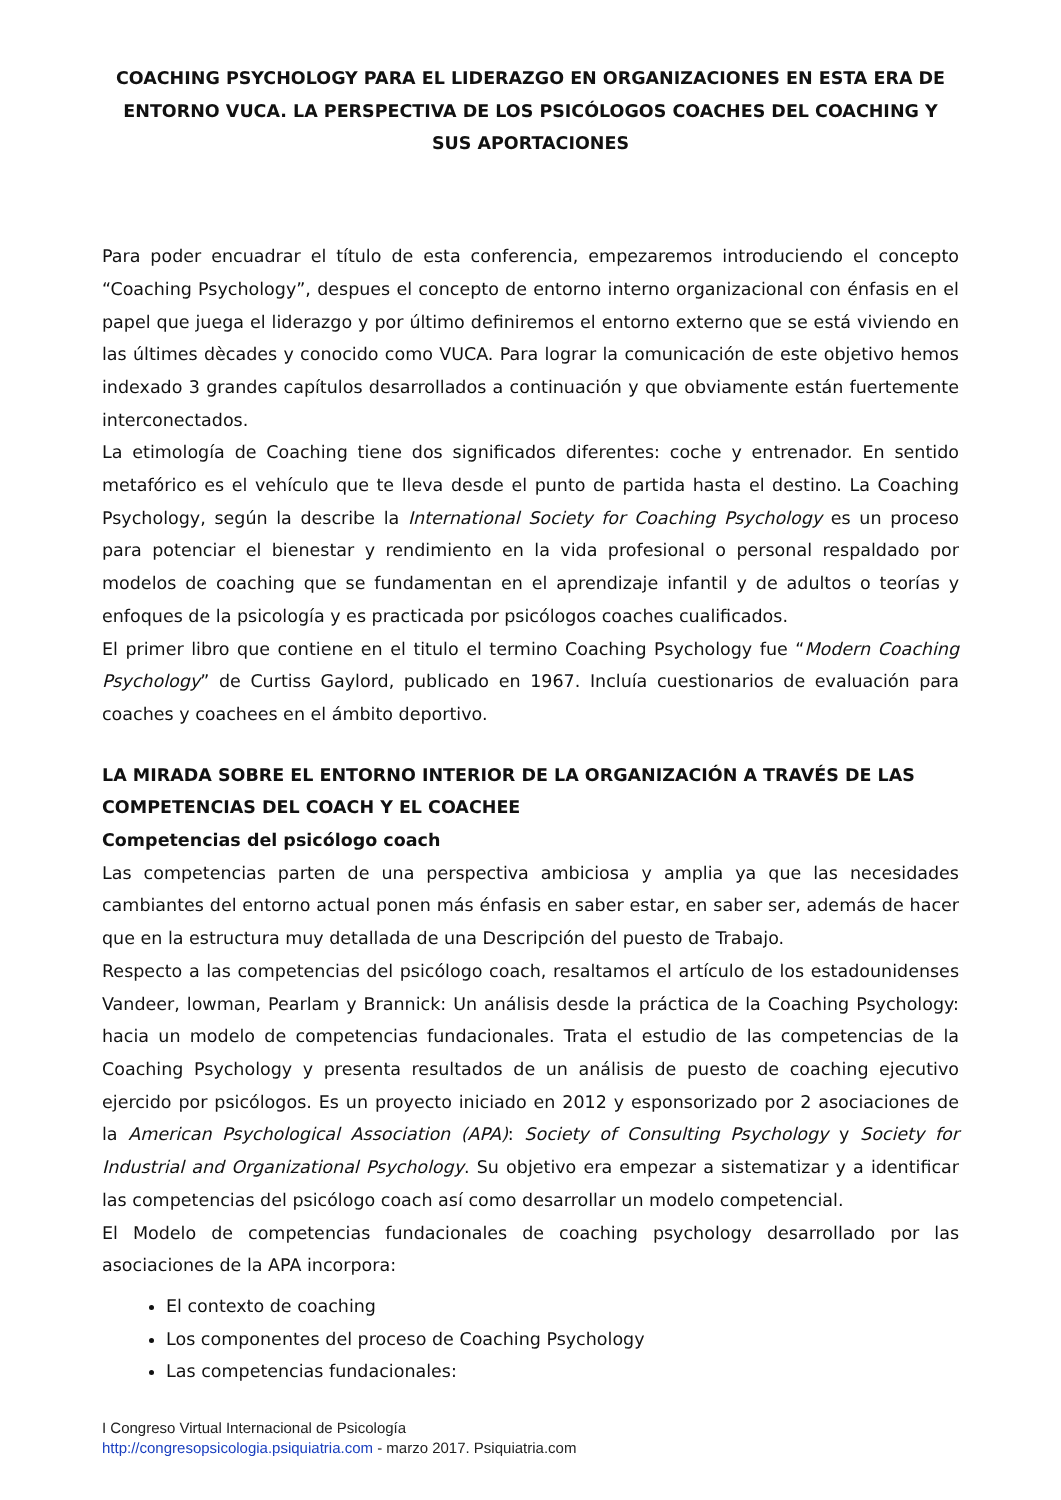COACHING PSYCHOLOGY PARA EL LIDERAZGO EN ORGANIZACIONES EN ESTA ERA DE ENTORNO VUCA. LA PERSPECTIVA DE LOS PSICÓLOGOS COACHES DEL COACHING Y SUS APORTACIONES
Para poder encuadrar el título de esta conferencia, empezaremos introduciendo el concepto “Coaching Psychology”, despues el concepto de entorno interno organizacional con énfasis en el papel que juega el liderazgo y por último definiremos el entorno externo que se está viviendo en las últimes dècades y conocido como VUCA. Para lograr la comunicación de este objetivo hemos indexado 3 grandes capítulos desarrollados a continuación y que obviamente están fuertemente interconectados.
La etimología de Coaching tiene dos significados diferentes: coche y entrenador. En sentido metafórico es el vehículo que te lleva desde el punto de partida hasta el destino. La Coaching Psychology, según la describe la International Society for Coaching Psychology es un proceso para potenciar el bienestar y rendimiento en la vida profesional o personal respaldado por modelos de coaching que se fundamentan en el aprendizaje infantil y de adultos o teorías y enfoques de la psicología y es practicada por psicólogos coaches cualificados.
El primer libro que contiene en el titulo el termino Coaching Psychology fue “Modern Coaching Psychology” de Curtiss Gaylord, publicado en 1967. Incluía cuestionarios de evaluación para coaches y coachees en el ámbito deportivo.
LA MIRADA SOBRE EL ENTORNO INTERIOR DE LA ORGANIZACIÓN A TRAVÉS DE LAS COMPETENCIAS DEL COACH Y EL COACHEE
Competencias del psicólogo coach
Las competencias parten de una perspectiva ambiciosa y amplia ya que las necesidades cambiantes del entorno actual ponen más énfasis en saber estar, en saber ser, además de hacer que en la estructura muy detallada de una Descripción del puesto de Trabajo.
Respecto a las competencias del psicólogo coach, resaltamos el artículo de los estadounidenses Vandeer, lowman, Pearlam y Brannick: Un análisis desde la práctica de la Coaching Psychology: hacia un modelo de competencias fundacionales. Trata el estudio de las competencias de la Coaching Psychology y presenta resultados de un análisis de puesto de coaching ejecutivo ejercido por psicólogos. Es un proyecto iniciado en 2012 y esponsorizado por 2 asociaciones de la American Psychological Association (APA): Society of Consulting Psychology y Society for Industrial and Organizational Psychology. Su objetivo era empezar a sistematizar y a identificar las competencias del psicólogo coach así como desarrollar un modelo competencial.
El Modelo de competencias fundacionales de coaching psychology desarrollado por las asociaciones de la APA incorpora:
El contexto de coaching
Los componentes del proceso de Coaching Psychology
Las competencias fundacionales:
I Congreso Virtual Internacional de Psicología
http://congresopsicologia.psiquiatria.com - marzo 2017. Psiquiatria.com